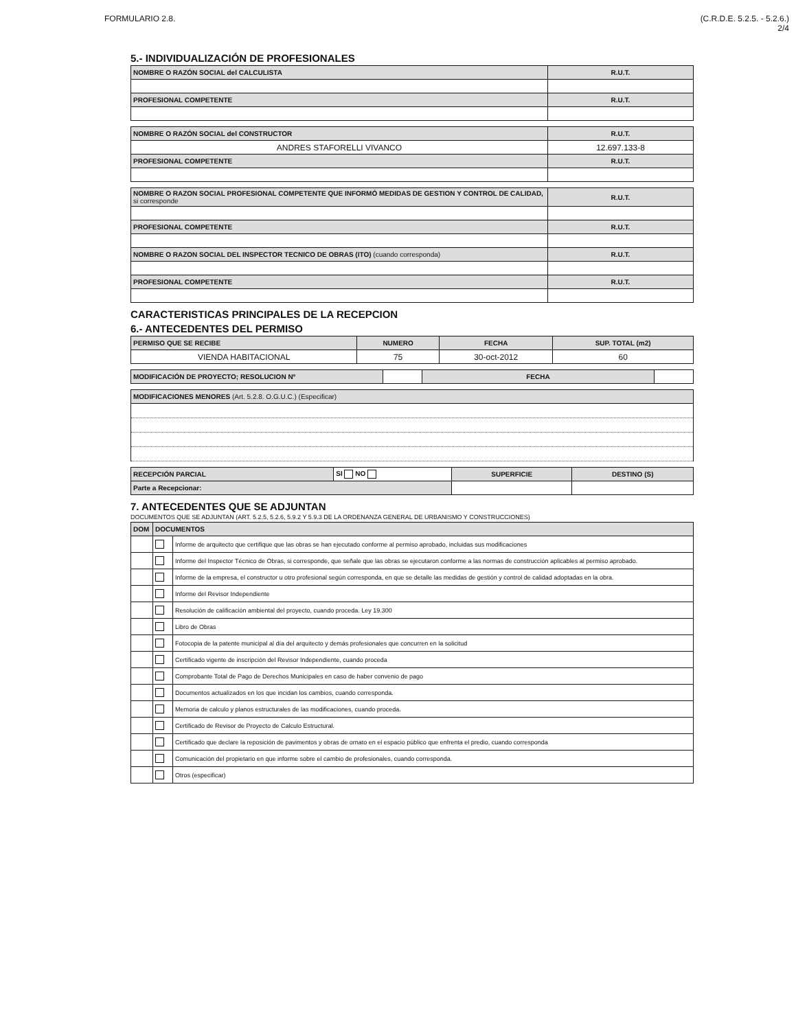FORMULARIO 2.8. (C.R.D.E. 5.2.5. - 5.2.6.)
2/4
5.- INDIVIDUALIZACIÓN DE PROFESIONALES
| NOMBRE O RAZÓN SOCIAL del CALCULISTA | R.U.T. |
| PROFESIONAL COMPETENTE | R.U.T. |
| NOMBRE O RAZÓN SOCIAL del CONSTRUCTOR | R.U.T. |
| ANDRES STAFORELLI VIVANCO | 12.697.133-8 |
| PROFESIONAL COMPETENTE | R.U.T. |
| NOMBRE O RAZON SOCIAL PROFESIONAL COMPETENTE QUE INFORMÓ MEDIDAS DE GESTION Y CONTROL DE CALIDAD, si corresponde | R.U.T. |
| PROFESIONAL COMPETENTE | R.U.T. |
| NOMBRE O RAZON SOCIAL DEL INSPECTOR TECNICO DE OBRAS (ITO) (cuando corresponda) | R.U.T. |
| PROFESIONAL COMPETENTE | R.U.T. |
CARACTERISTICAS PRINCIPALES DE LA RECEPCION
6.- ANTECEDENTES DEL PERMISO
| PERMISO QUE SE RECIBE | NUMERO | FECHA | SUP. TOTAL (m2) |
| VIENDA HABITACIONAL | 75 | 30-oct-2012 | 60 |
| MODIFICACIÓN DE PROYECTO; RESOLUCION Nº | | FECHA | |
| MODIFICACIONES MENORES (Art. 5.2.8. O.G.U.C.) (Especificar) |
| RECEPCIÓN PARCIAL | SI NO | SUPERFICIE | DESTINO (S) |
| Parte a Recepcionar: | | | |
7. ANTECEDENTES QUE SE ADJUNTAN
DOCUMENTOS QUE SE ADJUNTAN (ART. 5.2.5, 5.2.6, 5.9.2 Y 5.9.3 DE LA ORDENANZA GENERAL DE URBANISMO Y CONSTRUCCIONES)
| DOM | DOCUMENTOS | |
| --- | --- | --- |
| | | Informe de arquitecto que certifique que las obras se han ejecutado conforme al permiso aprobado, incluidas sus modificaciones |
| | | Informe del Inspector Técnico de Obras, si corresponde, que señale que las obras se ejecutaron conforme a las normas de construcción aplicables al permiso aprobado. |
| | | Informe de la empresa, el constructor u otro profesional según corresponda, en que se detalle las medidas de gestión y control de calidad adoptadas en la obra. |
| | | Informe del Revisor Independiente |
| | | Resolución de calificación ambiental del proyecto, cuando proceda. Ley 19.300 |
| | | Libro de Obras |
| | | Fotocopia de la patente municipal al día del arquitecto y demás profesionales que concurren en la solicitud |
| | | Certificado vigente de inscripción del Revisor Independiente, cuando proceda |
| | | Comprobante Total de Pago de Derechos Municipales en caso de haber convenio de pago |
| | | Documentos actualizados en los que incidan los cambios, cuando corresponda. |
| | | Memoria de calculo y planos estructurales de las modificaciones, cuando proceda. |
| | | Certificado de Revisor de Proyecto de Calculo Estructural. |
| | | Certificado que declare la reposición de pavimentos y obras de ornato en el espacio público que enfrenta el predio, cuando corresponda |
| | | Comunicación del propietario en que informe sobre el cambio de profesionales, cuando corresponda. |
| | | Otros (especificar) |